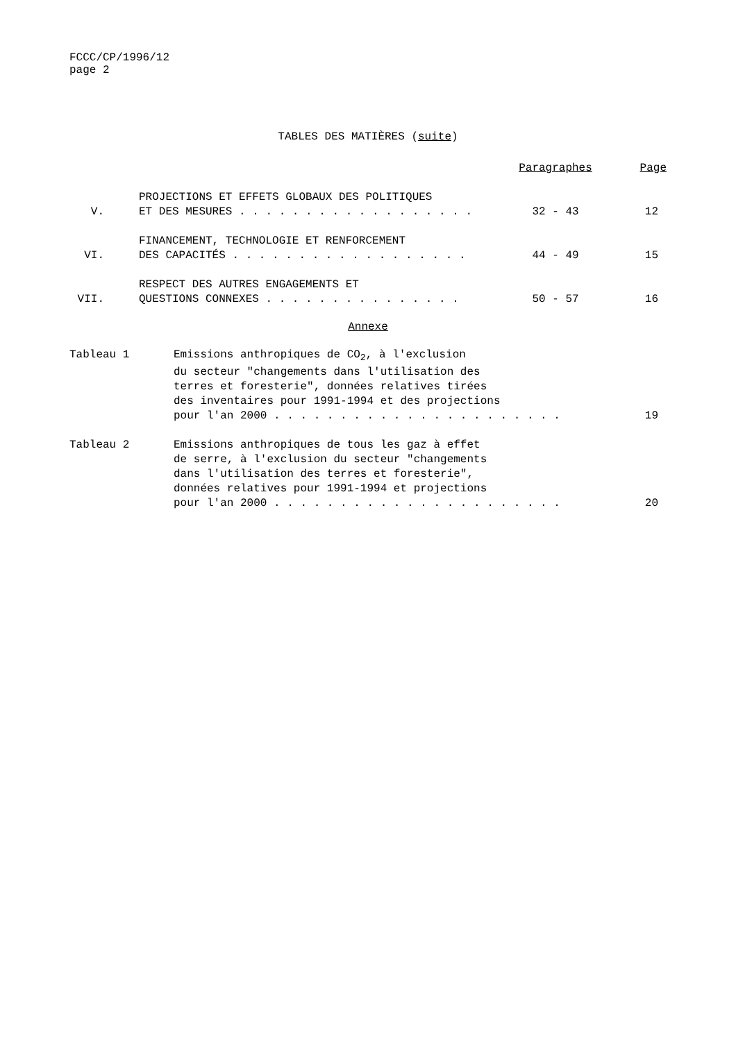FCCC/CP/1996/12
page 2
TABLES DES MATIÈRES (suite)
| | | Paragraphes | Page |
| V. | PROJECTIONS ET EFFETS GLOBAUX DES POLITIQUES ET DES MESURES . . . . . . . . . . . . . . . . . . | 32 - 43 | 12 |
| VI. | FINANCEMENT, TECHNOLOGIE ET RENFORCEMENT DES CAPACITÉS . . . . . . . . . . . . . . . . . . | 44 - 49 | 15 |
| VII. | RESPECT DES AUTRES ENGAGEMENTS ET QUESTIONS CONNEXES . . . . . . . . . . . . . . . | 50 - 57 | 16 |
Annexe
| Tableau 1 | Emissions anthropiques de CO<sub>2</sub>, à l'exclusion du secteur "changements dans l'utilisation des terres et foresterie", données relatives tirées des inventaires pour 1991-1994 et des projections pour l'an 2000 . . . . . . . . . . . . . . . . . . . . . . | 19 |
| Tableau 2 | Emissions anthropiques de tous les gaz à effet de serre, à l'exclusion du secteur "changements dans l'utilisation des terres et foresterie", données relatives pour 1991-1994 et projections pour l'an 2000 . . . . . . . . . . . . . . . . . . . . . . | 20 |